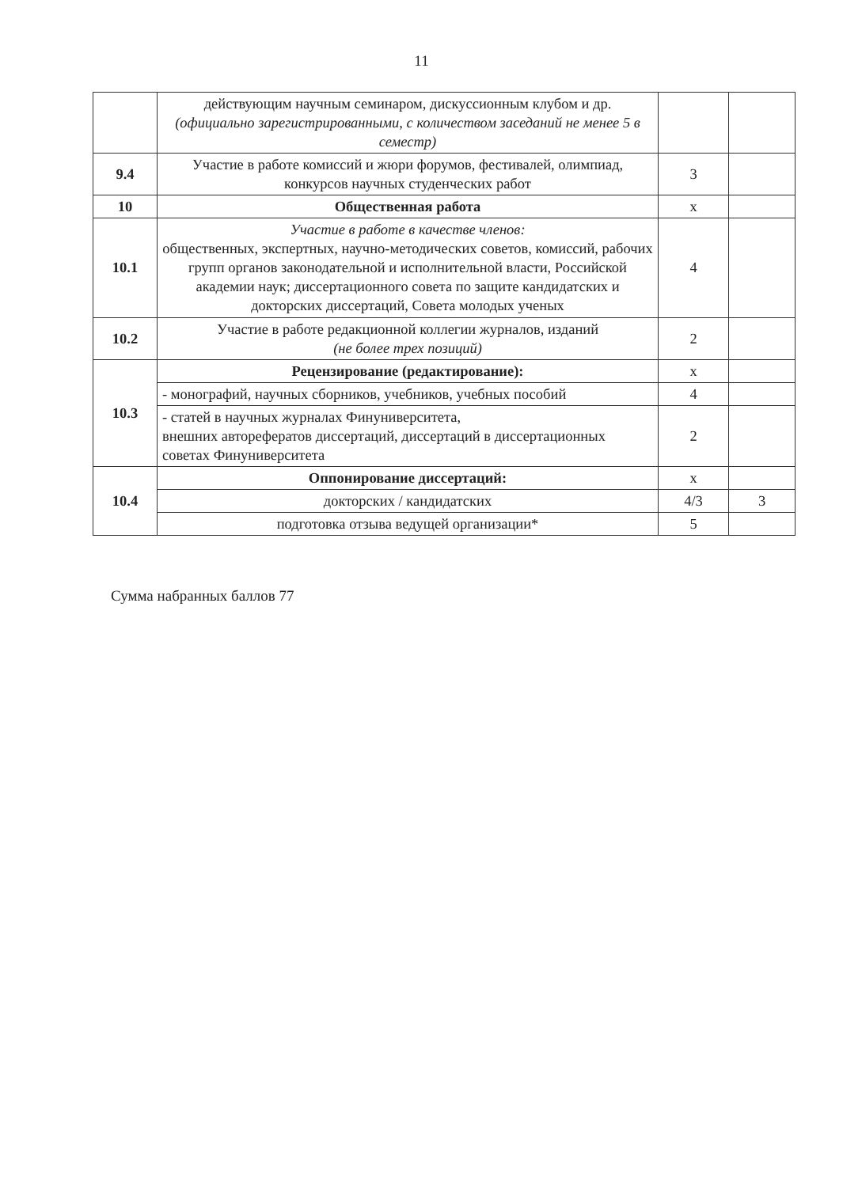11
| | действующим научным семинаром, дискуссионным клубом и др. (официально зарегистрированными, с количеством заседаний не менее 5 в семестр) | | |
| 9.4 | Участие в работе комиссий и жюри форумов, фестивалей, олимпиад, конкурсов научных студенческих работ | 3 | |
| 10 | Общественная работа | х | |
| 10.1 | Участие в работе в качестве членов: общественных, экспертных, научно-методических советов, комиссий, рабочих групп органов законодательной и исполнительной власти, Российской академии наук; диссертационного совета по защите кандидатских и докторских диссертаций, Совета молодых ученых | 4 | |
| 10.2 | Участие в работе редакционной коллегии журналов, изданий (не более трех позиций) | 2 | |
| 10.3 | Рецензирование (редактирование): | х | |
| | - монографий, научных сборников, учебников, учебных пособий | 4 | |
| | - статей в научных журналах Финуниверситета, внешних авторефератов диссертаций, диссертаций в диссертационных советах Финуниверситета | 2 | |
| 10.4 | Оппонирование диссертаций: | х | |
| | докторских / кандидатских | 4/3 | 3 |
| | подготовка отзыва ведущей организации* | 5 | |
Сумма набранных баллов 77